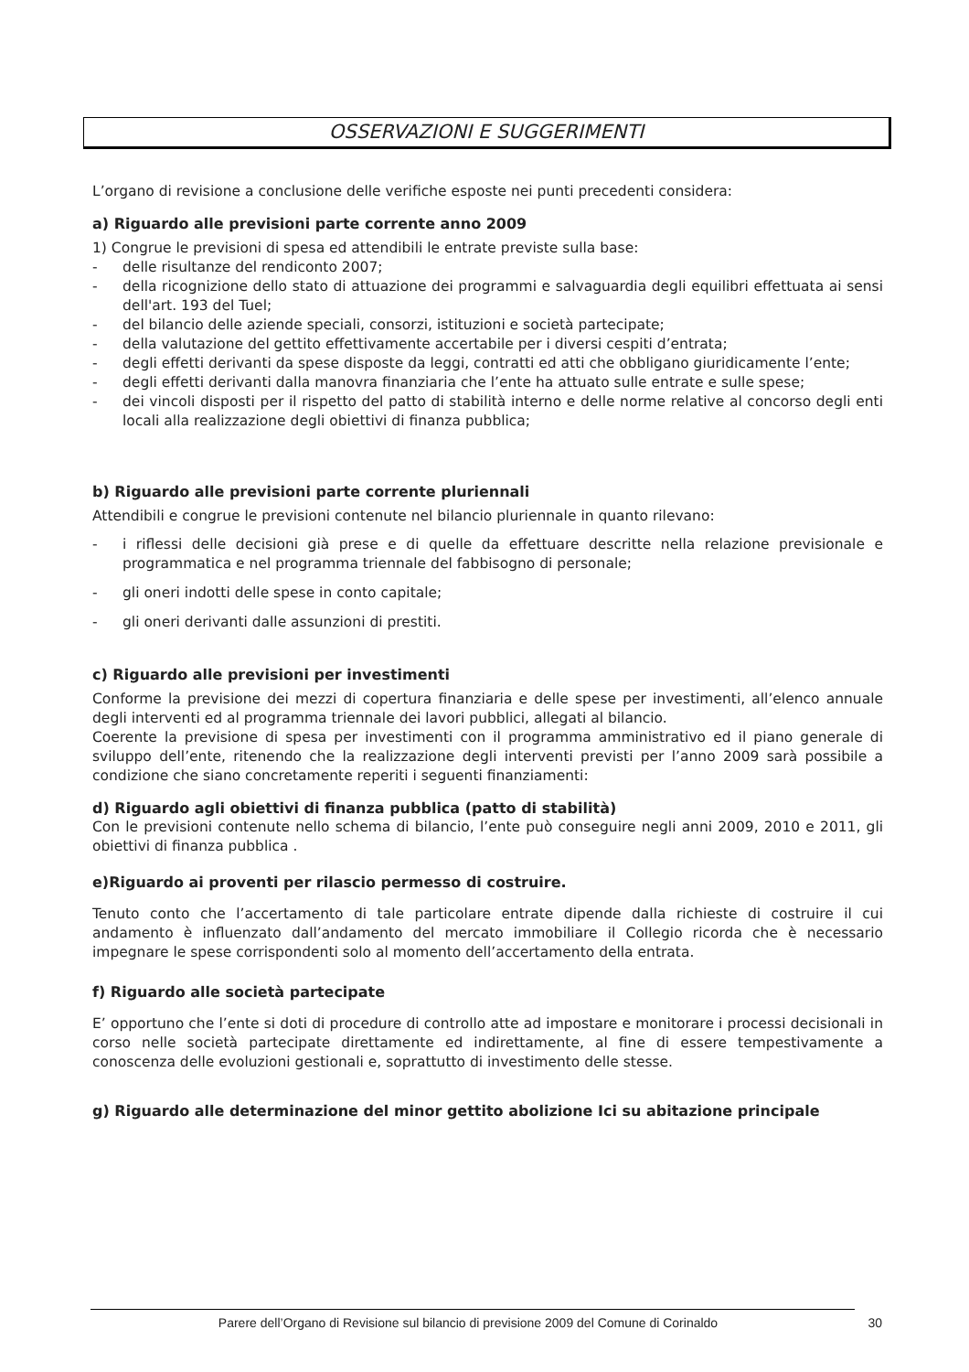OSSERVAZIONI E SUGGERIMENTI
L’organo di revisione a conclusione delle verifiche esposte nei punti precedenti considera:
a) Riguardo alle previsioni parte corrente anno 2009
1) Congrue le previsioni di spesa ed attendibili le entrate previste sulla base:
- delle risultanze del rendiconto 2007;
- della ricognizione dello stato di attuazione dei programmi e salvaguardia degli equilibri effettuata ai sensi dell'art. 193 del Tuel;
- del bilancio delle aziende speciali, consorzi, istituzioni e società partecipate;
- della valutazione del gettito effettivamente accertabile per i diversi cespiti d’entrata;
- degli effetti derivanti da spese disposte da leggi, contratti ed atti che obbligano giuridicamente l’ente;
- degli effetti derivanti dalla manovra finanziaria che l’ente ha attuato sulle entrate e sulle spese;
- dei vincoli disposti per il rispetto del patto di stabilità interno e delle norme relative al concorso degli enti locali alla realizzazione degli obiettivi di finanza pubblica;
b) Riguardo alle previsioni parte corrente pluriennali
Attendibili e congrue le previsioni contenute nel bilancio pluriennale in quanto rilevano:
- i riflessi delle decisioni già prese e di quelle da effettuare descritte nella relazione previsionale e programmatica e nel programma triennale del fabbisogno di personale;
- gli oneri indotti delle spese in conto capitale;
- gli oneri derivanti dalle assunzioni di prestiti.
c) Riguardo alle previsioni per investimenti
Conforme la previsione dei mezzi di copertura finanziaria e delle spese per investimenti, all’elenco annuale degli interventi ed al programma triennale dei lavori pubblici, allegati al bilancio.
Coerente la previsione di spesa per investimenti con il programma amministrativo ed il piano generale di sviluppo dell’ente, ritenendo che la realizzazione degli interventi previsti per l’anno 2009 sarà possibile a condizione che siano concretamente reperiti i seguenti finanziamenti:
d) Riguardo agli obiettivi di finanza pubblica (patto di stabilità)
Con le previsioni contenute nello schema di bilancio, l’ente può conseguire negli anni 2009, 2010 e 2011, gli obiettivi di finanza pubblica .
e)Riguardo ai proventi per rilascio permesso di costruire.
Tenuto conto che l’accertamento di tale particolare entrate dipende dalla richieste di costruire il cui andamento è influenzato dall’andamento del mercato immobiliare il Collegio ricorda che è necessario impegnare le spese corrispondenti solo al momento dell’accertamento della entrata.
f) Riguardo alle società partecipate
E’ opportuno che l’ente si doti di procedure di controllo atte ad impostare e monitorare i processi decisionali in corso nelle società partecipate direttamente ed indirettamente, al fine di essere tempestivamente a conoscenza delle evoluzioni gestionali e, soprattutto di investimento delle stesse.
g) Riguardo alle determinazione del minor gettito abolizione Ici su abitazione principale
Parere dell’Organo di Revisione sul bilancio di previsione 2009 del Comune di Corinaldo 30